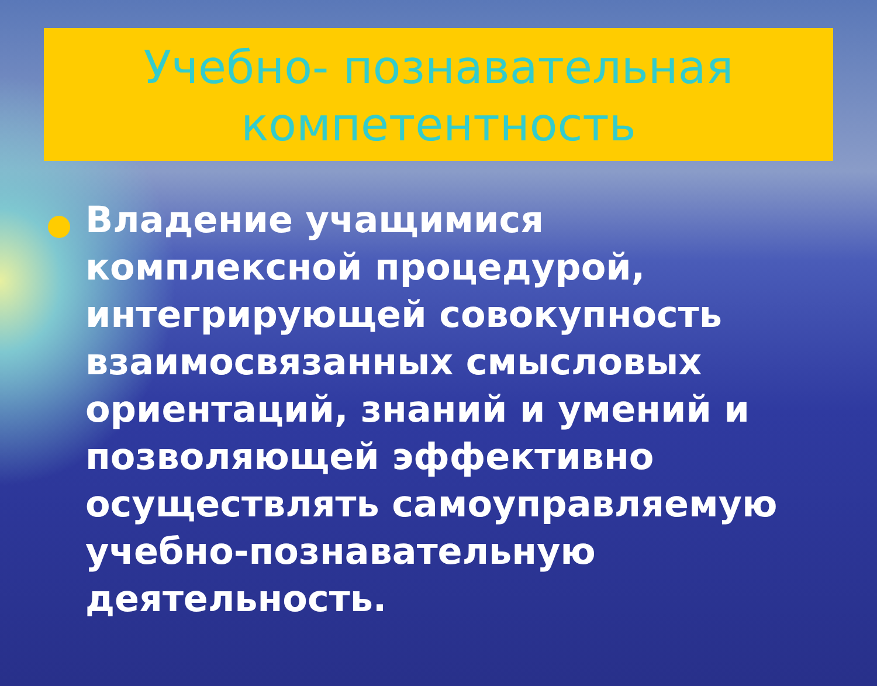Учебно- познавательная
компетентность
Владение учащимися комплексной процедурой, интегрирующей совокупность взаимосвязанных смысловых ориентаций, знаний и умений и позволяющей эффективно осуществлять самоуправляемую учебно-познавательную деятельность.